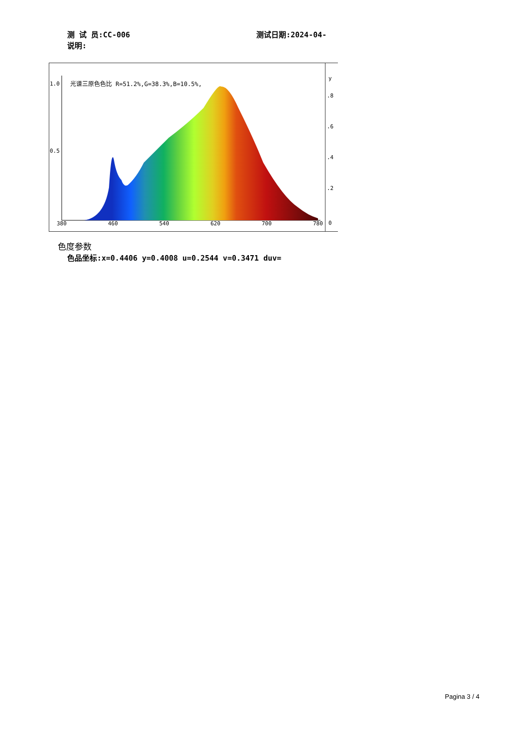测 试 员:CC-006 测试日期:2024-04-
说明:
1.0
0.5
光谱三原色色比 R=51.2%,G=38.3%,B=10.5%,
380 460 540 620 700 780
y.8.6.4.2
0
色度参数
色品坐标:x=0.4406 y=0.4008 u=0.2544 v=0.3471 duv=
Pagina 3 / 4